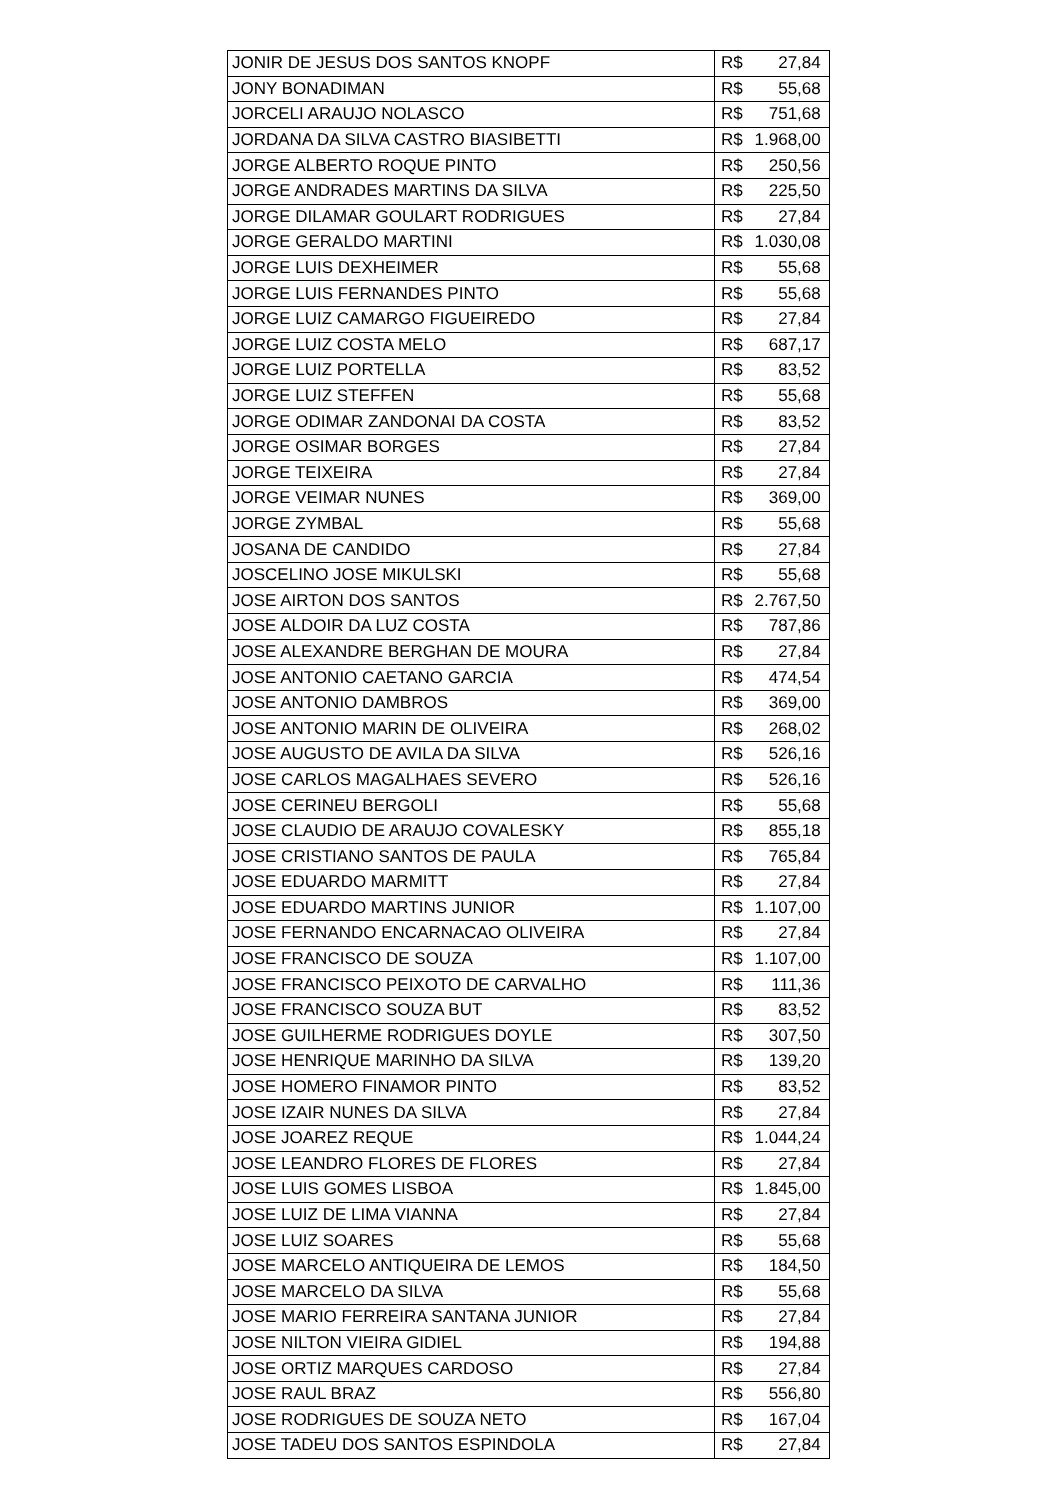| JONIR DE JESUS DOS SANTOS KNOPF | R$ | 27,84 |
| JONY BONADIMAN | R$ | 55,68 |
| JORCELI ARAUJO NOLASCO | R$ | 751,68 |
| JORDANA DA SILVA CASTRO BIASIBETTI | R$ | 1.968,00 |
| JORGE ALBERTO ROQUE PINTO | R$ | 250,56 |
| JORGE ANDRADES MARTINS DA SILVA | R$ | 225,50 |
| JORGE DILAMAR GOULART RODRIGUES | R$ | 27,84 |
| JORGE GERALDO MARTINI | R$ | 1.030,08 |
| JORGE LUIS DEXHEIMER | R$ | 55,68 |
| JORGE LUIS FERNANDES PINTO | R$ | 55,68 |
| JORGE LUIZ CAMARGO FIGUEIREDO | R$ | 27,84 |
| JORGE LUIZ COSTA MELO | R$ | 687,17 |
| JORGE LUIZ PORTELLA | R$ | 83,52 |
| JORGE LUIZ STEFFEN | R$ | 55,68 |
| JORGE ODIMAR ZANDONAI DA COSTA | R$ | 83,52 |
| JORGE OSIMAR BORGES | R$ | 27,84 |
| JORGE TEIXEIRA | R$ | 27,84 |
| JORGE VEIMAR NUNES | R$ | 369,00 |
| JORGE ZYMBAL | R$ | 55,68 |
| JOSANA DE CANDIDO | R$ | 27,84 |
| JOSCELINO JOSE MIKULSKI | R$ | 55,68 |
| JOSE AIRTON DOS SANTOS | R$ | 2.767,50 |
| JOSE ALDOIR DA LUZ COSTA | R$ | 787,86 |
| JOSE ALEXANDRE BERGHAN DE MOURA | R$ | 27,84 |
| JOSE ANTONIO CAETANO GARCIA | R$ | 474,54 |
| JOSE ANTONIO DAMBROS | R$ | 369,00 |
| JOSE ANTONIO MARIN DE OLIVEIRA | R$ | 268,02 |
| JOSE AUGUSTO DE AVILA DA SILVA | R$ | 526,16 |
| JOSE CARLOS MAGALHAES SEVERO | R$ | 526,16 |
| JOSE CERINEU BERGOLI | R$ | 55,68 |
| JOSE CLAUDIO DE ARAUJO COVALESKY | R$ | 855,18 |
| JOSE CRISTIANO SANTOS DE PAULA | R$ | 765,84 |
| JOSE EDUARDO MARMITT | R$ | 27,84 |
| JOSE EDUARDO MARTINS JUNIOR | R$ | 1.107,00 |
| JOSE FERNANDO ENCARNACAO OLIVEIRA | R$ | 27,84 |
| JOSE FRANCISCO DE SOUZA | R$ | 1.107,00 |
| JOSE FRANCISCO PEIXOTO DE CARVALHO | R$ | 111,36 |
| JOSE FRANCISCO SOUZA BUT | R$ | 83,52 |
| JOSE GUILHERME RODRIGUES DOYLE | R$ | 307,50 |
| JOSE HENRIQUE MARINHO DA SILVA | R$ | 139,20 |
| JOSE HOMERO FINAMOR PINTO | R$ | 83,52 |
| JOSE IZAIR NUNES DA SILVA | R$ | 27,84 |
| JOSE JOAREZ REQUE | R$ | 1.044,24 |
| JOSE LEANDRO FLORES DE FLORES | R$ | 27,84 |
| JOSE LUIS GOMES LISBOA | R$ | 1.845,00 |
| JOSE LUIZ DE LIMA VIANNA | R$ | 27,84 |
| JOSE LUIZ SOARES | R$ | 55,68 |
| JOSE MARCELO ANTIQUEIRA DE LEMOS | R$ | 184,50 |
| JOSE MARCELO DA SILVA | R$ | 55,68 |
| JOSE MARIO FERREIRA SANTANA JUNIOR | R$ | 27,84 |
| JOSE NILTON VIEIRA GIDIEL | R$ | 194,88 |
| JOSE ORTIZ MARQUES CARDOSO | R$ | 27,84 |
| JOSE RAUL BRAZ | R$ | 556,80 |
| JOSE RODRIGUES DE SOUZA NETO | R$ | 167,04 |
| JOSE TADEU DOS SANTOS ESPINDOLA | R$ | 27,84 |